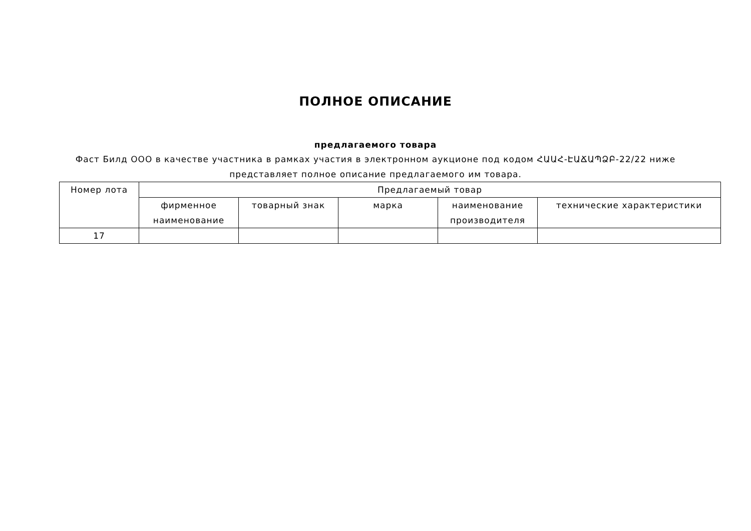ПОЛНОЕ ОПИСАНИЕ
предлагаемого товара
Фаст Билд ООО в качестве участника в рамках участия в электронном аукционе под кодом ՀԱԱՀ-ԷԱՃԱՊՁԲ-22/22 ниже представляет полное описание предлагаемого им товара.
| Номер лота | Предлагаемый товар | | | | |
| --- | --- | --- | --- | --- | --- |
| | фирменное наименование | товарный знак | марка | наименование производителя | технические характеристики |
| 17 | | | | | |